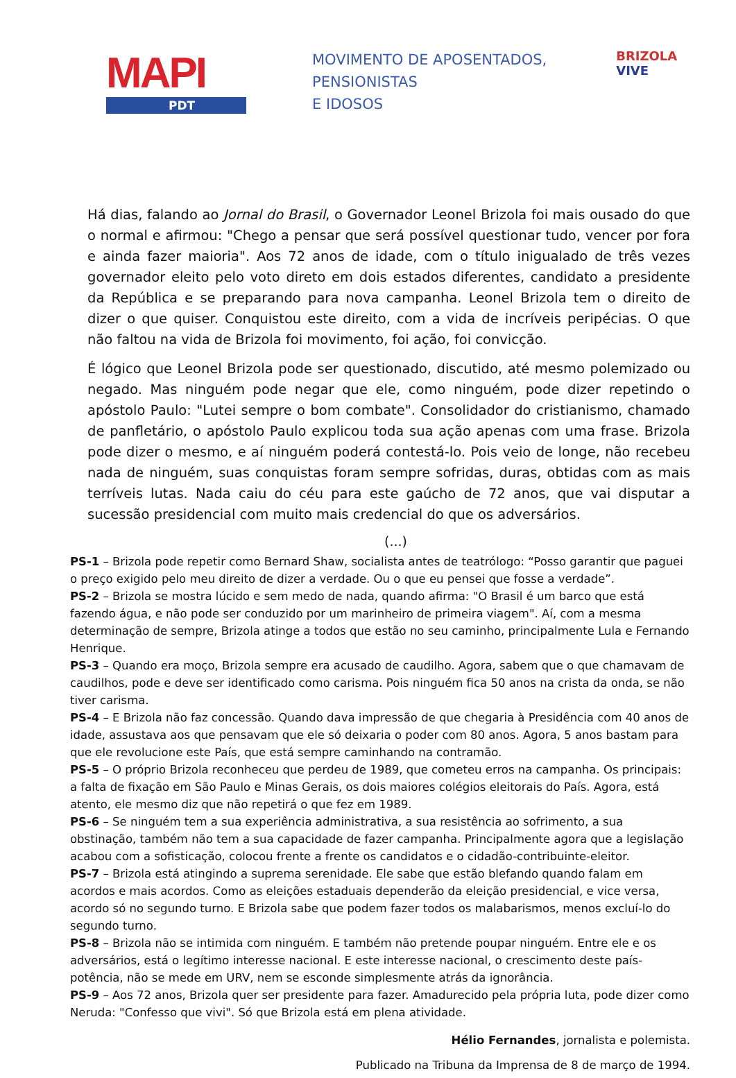MAPI
PDT
MOVIMENTO DE APOSENTADOS,
PENSIONISTAS
E IDOSOS
BRIZOLA
VIVE
Há dias, falando ao Jornal do Brasil, o Governador Leonel Brizola foi mais ousado do que o normal e afirmou: "Chego a pensar que será possível questionar tudo, vencer por fora e ainda fazer maioria". Aos 72 anos de idade, com o título inigualado de três vezes governador eleito pelo voto direto em dois estados diferentes, candidato a presidente da República e se preparando para nova campanha. Leonel Brizola tem o direito de dizer o que quiser. Conquistou este direito, com a vida de incríveis peripécias. O que não faltou na vida de Brizola foi movimento, foi ação, foi convicção.
É lógico que Leonel Brizola pode ser questionado, discutido, até mesmo polemizado ou negado. Mas ninguém pode negar que ele, como ninguém, pode dizer repetindo o apóstolo Paulo: "Lutei sempre o bom combate". Consolidador do cristianismo, chamado de panfletário, o apóstolo Paulo explicou toda sua ação apenas com uma frase. Brizola pode dizer o mesmo, e aí ninguém poderá contestá-lo. Pois veio de longe, não recebeu nada de ninguém, suas conquistas foram sempre sofridas, duras, obtidas com as mais terríveis lutas. Nada caiu do céu para este gaúcho de 72 anos, que vai disputar a sucessão presidencial com muito mais credencial do que os adversários.
(...)
PS-1 – Brizola pode repetir como Bernard Shaw, socialista antes de teatrólogo: “Posso garantir que paguei o preço exigido pelo meu direito de dizer a verdade. Ou o que eu pensei que fosse a verdade”.
PS-2 – Brizola se mostra lúcido e sem medo de nada, quando afirma: "O Brasil é um barco que está fazendo água, e não pode ser conduzido por um marinheiro de primeira viagem". Aí, com a mesma determinação de sempre, Brizola atinge a todos que estão no seu caminho, principalmente Lula e Fernando Henrique.
PS-3 – Quando era moço, Brizola sempre era acusado de caudilho. Agora, sabem que o que chamavam de caudilhos, pode e deve ser identificado como carisma. Pois ninguém fica 50 anos na crista da onda, se não tiver carisma.
PS-4 – E Brizola não faz concessão. Quando dava impressão de que chegaria à Presidência com 40 anos de idade, assustava aos que pensavam que ele só deixaria o poder com 80 anos. Agora, 5 anos bastam para que ele revolucione este País, que está sempre caminhando na contramão.
PS-5 – O próprio Brizola reconheceu que perdeu de 1989, que cometeu erros na campanha. Os principais: a falta de fixação em São Paulo e Minas Gerais, os dois maiores colégios eleitorais do País. Agora, está atento, ele mesmo diz que não repetirá o que fez em 1989.
PS-6 – Se ninguém tem a sua experiência administrativa, a sua resistência ao sofrimento, a sua obstinação, também não tem a sua capacidade de fazer campanha. Principalmente agora que a legislação acabou com a sofisticação, colocou frente a frente os candidatos e o cidadão-contribuinte-eleitor.
PS-7 – Brizola está atingindo a suprema serenidade. Ele sabe que estão blefando quando falam em acordos e mais acordos. Como as eleições estaduais dependerão da eleição presidencial, e vice versa, acordo só no segundo turno. E Brizola sabe que podem fazer todos os malabarismos, menos excluí-lo do segundo turno.
PS-8 – Brizola não se intimida com ninguém. E também não pretende poupar ninguém. Entre ele e os adversários, está o legítimo interesse nacional. E este interesse nacional, o crescimento deste país-potência, não se mede em URV, nem se esconde simplesmente atrás da ignorância.
PS-9 – Aos 72 anos, Brizola quer ser presidente para fazer. Amadurecido pela própria luta, pode dizer como Neruda: "Confesso que vivi". Só que Brizola está em plena atividade.
Hélio Fernandes, jornalista e polemista.
Publicado na Tribuna da Imprensa de 8 de março de 1994.